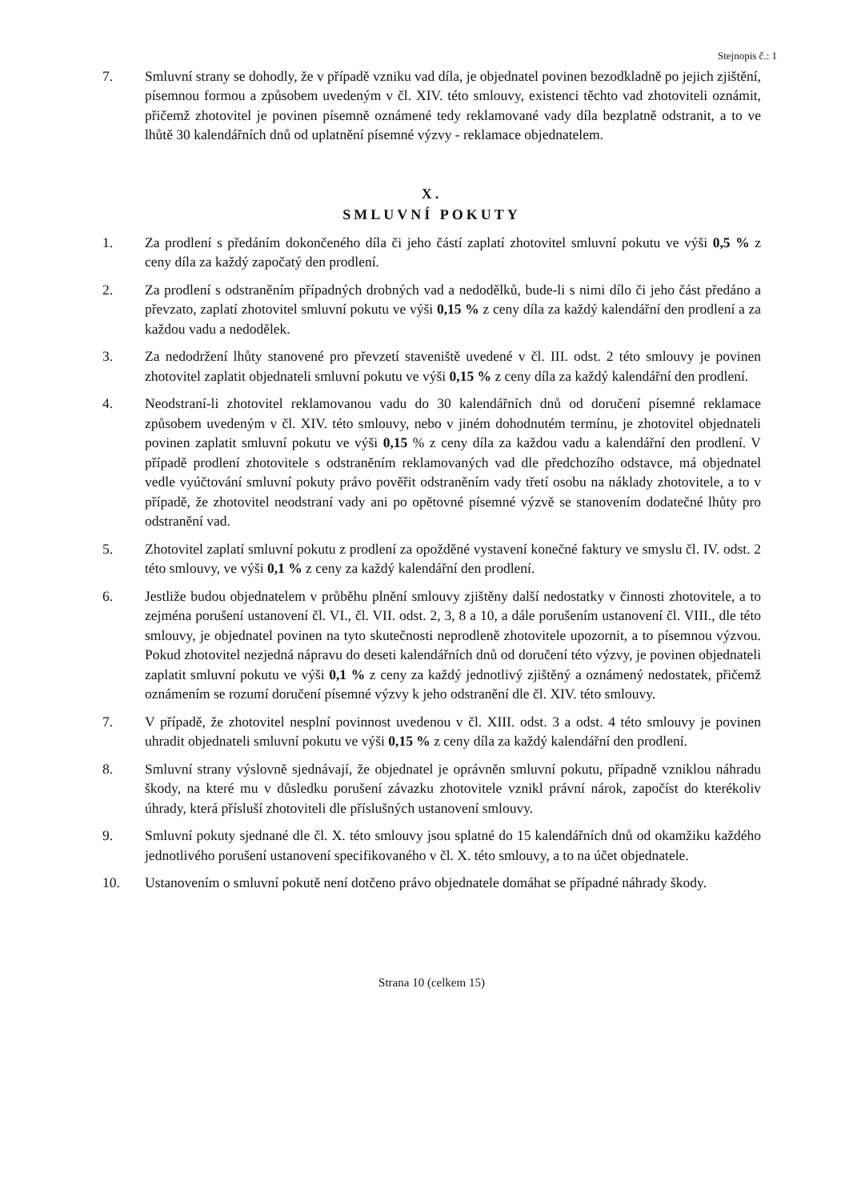Stejnopis č.: 1
7. Smluvní strany se dohodly, že v případě vzniku vad díla, je objednatel povinen bezodkladně po jejich zjištění, písemnou formou a způsobem uvedeným v čl. XIV. této smlouvy, existenci těchto vad zhotoviteli oznámit, přičemž zhotovitel je povinen písemně oznámené tedy reklamované vady díla bezplatně odstranit, a to ve lhůtě 30 kalendářních dnů od uplatnění písemné výzvy - reklamace objednatelem.
X.
SMLUVNÍ POKUTY
1. Za prodlení s předáním dokončeného díla či jeho částí zaplatí zhotovitel smluvní pokutu ve výši 0,5 % z ceny díla za každý započatý den prodlení.
2. Za prodlení s odstraněním případných drobných vad a nedodělků, bude-li s nimi dílo či jeho část předáno a převzato, zaplatí zhotovitel smluvní pokutu ve výši 0,15 % z ceny díla za každý kalendářní den prodlení a za každou vadu a nedodělek.
3. Za nedodržení lhůty stanovené pro převzetí staveniště uvedené v čl. III. odst. 2 této smlouvy je povinen zhotovitel zaplatit objednateli smluvní pokutu ve výši 0,15 % z ceny díla za každý kalendářní den prodlení.
4. Neodstraní-li zhotovitel reklamovanou vadu do 30 kalendářních dnů od doručení písemné reklamace způsobem uvedeným v čl. XIV. této smlouvy, nebo v jiném dohodnutém termínu, je zhotovitel objednateli povinen zaplatit smluvní pokutu ve výši 0,15 % z ceny díla za každou vadu a kalendářní den prodlení. V případě prodlení zhotovitele s odstraněním reklamovaných vad dle předchozího odstavce, má objednatel vedle vyúčtování smluvní pokuty právo pověřit odstraněním vady třetí osobu na náklady zhotovitele, a to v případě, že zhotovitel neodstraní vady ani po opětovné písemné výzvě se stanovením dodatečné lhůty pro odstranění vad.
5. Zhotovitel zaplatí smluvní pokutu z prodlení za opožděné vystavení konečné faktury ve smyslu čl. IV. odst. 2 této smlouvy, ve výši 0,1 % z ceny za každý kalendářní den prodlení.
6. Jestliže budou objednatelem v průběhu plnění smlouvy zjištěny další nedostatky v činnosti zhotovitele, a to zejména porušení ustanovení čl. VI., čl. VII. odst. 2, 3, 8 a 10, a dále porušením ustanovení čl. VIII., dle této smlouvy, je objednatel povinen na tyto skutečnosti neprodleně zhotovitele upozornit, a to písemnou výzvou. Pokud zhotovitel nezjedná nápravu do deseti kalendářních dnů od doručení této výzvy, je povinen objednateli zaplatit smluvní pokutu ve výši 0,1 % z ceny za každý jednotlivý zjištěný a oznámený nedostatek, přičemž oznámením se rozumí doručení písemné výzvy k jeho odstranění dle čl. XIV. této smlouvy.
7. V případě, že zhotovitel nesplní povinnost uvedenou v čl. XIII. odst. 3 a odst. 4 této smlouvy je povinen uhradit objednateli smluvní pokutu ve výši 0,15 % z ceny díla za každý kalendářní den prodlení.
8. Smluvní strany výslovně sjednávají, že objednatel je oprávněn smluvní pokutu, případně vzniklou náhradu škody, na které mu v důsledku porušení závazku zhotovitele vznikl právní nárok, započíst do kterékoliv úhrady, která přísluší zhotoviteli dle příslušných ustanovení smlouvy.
9. Smluvní pokuty sjednané dle čl. X. této smlouvy jsou splatné do 15 kalendářních dnů od okamžiku každého jednotlivého porušení ustanovení specifikovaného v čl. X. této smlouvy, a to na účet objednatele.
10. Ustanovením o smluvní pokutě není dotčeno právo objednatele domáhat se případné náhrady škody.
Strana 10 (celkem 15)